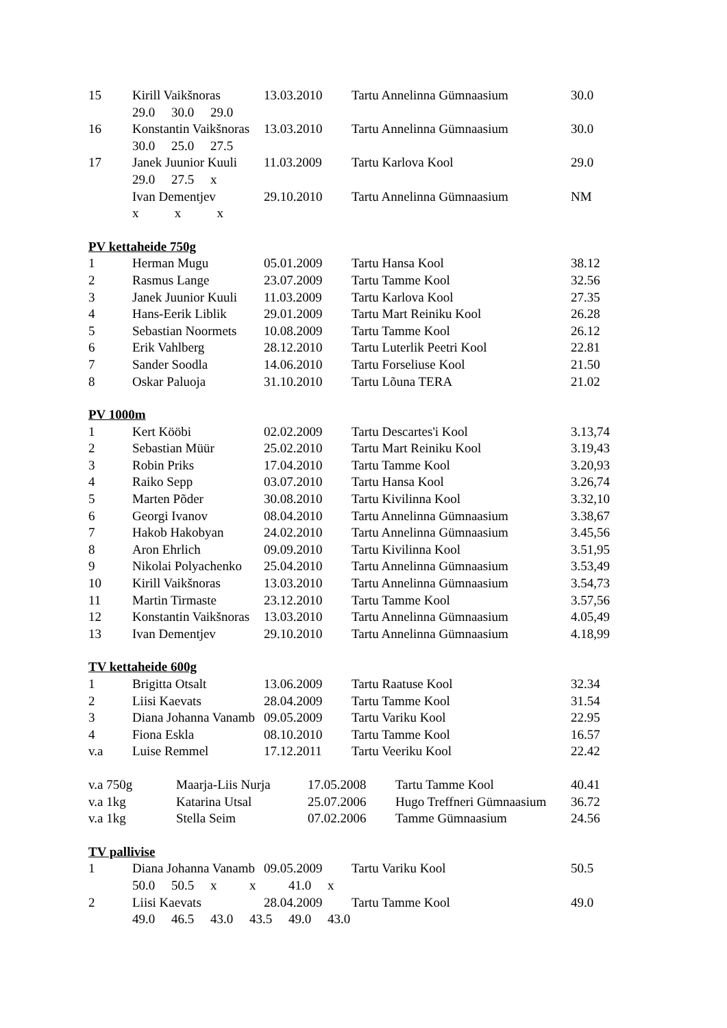| 15 | Kirill Vaikšnoras | 13.03.2010 | Tartu Annelinna Gümnaasium | 30.0 |
| | 29.0 30.0 29.0 | | | |
| 16 | Konstantin Vaikšnoras | 13.03.2010 | Tartu Annelinna Gümnaasium | 30.0 |
| | 30.0 25.0 27.5 | | | |
| 17 | Janek Juunior Kuuli | 11.03.2009 | Tartu Karlova Kool | 29.0 |
| | 29.0 27.5 x | | | |
| | Ivan Dementjev | 29.10.2010 | Tartu Annelinna Gümnaasium | NM |
| | x x x | | | |
PV kettaheide 750g
| 1 | Herman Mugu | 05.01.2009 | Tartu Hansa Kool | 38.12 |
| 2 | Rasmus Lange | 23.07.2009 | Tartu Tamme Kool | 32.56 |
| 3 | Janek Juunior Kuuli | 11.03.2009 | Tartu Karlova Kool | 27.35 |
| 4 | Hans-Eerik Liblik | 29.01.2009 | Tartu Mart Reiniku Kool | 26.28 |
| 5 | Sebastian Noormets | 10.08.2009 | Tartu Tamme Kool | 26.12 |
| 6 | Erik Vahlberg | 28.12.2010 | Tartu Luterlik Peetri Kool | 22.81 |
| 7 | Sander Soodla | 14.06.2010 | Tartu Forseliuse Kool | 21.50 |
| 8 | Oskar Paluoja | 31.10.2010 | Tartu Lõuna TERA | 21.02 |
PV 1000m
| 1 | Kert Kööbi | 02.02.2009 | Tartu Descartes'i Kool | 3.13,74 |
| 2 | Sebastian Müür | 25.02.2010 | Tartu Mart Reiniku Kool | 3.19,43 |
| 3 | Robin Priks | 17.04.2010 | Tartu Tamme Kool | 3.20,93 |
| 4 | Raiko Sepp | 03.07.2010 | Tartu Hansa Kool | 3.26,74 |
| 5 | Marten Põder | 30.08.2010 | Tartu Kivilinna Kool | 3.32,10 |
| 6 | Georgi Ivanov | 08.04.2010 | Tartu Annelinna Gümnaasium | 3.38,67 |
| 7 | Hakob Hakobyan | 24.02.2010 | Tartu Annelinna Gümnaasium | 3.45,56 |
| 8 | Aron Ehrlich | 09.09.2010 | Tartu Kivilinna Kool | 3.51,95 |
| 9 | Nikolai Polyachenko | 25.04.2010 | Tartu Annelinna Gümnaasium | 3.53,49 |
| 10 | Kirill Vaikšnoras | 13.03.2010 | Tartu Annelinna Gümnaasium | 3.54,73 |
| 11 | Martin Tirmaste | 23.12.2010 | Tartu Tamme Kool | 3.57,56 |
| 12 | Konstantin Vaikšnoras | 13.03.2010 | Tartu Annelinna Gümnaasium | 4.05,49 |
| 13 | Ivan Dementjev | 29.10.2010 | Tartu Annelinna Gümnaasium | 4.18,99 |
TV kettaheide 600g
| 1 | Brigitta Otsalt | 13.06.2009 | Tartu Raatuse Kool | 32.34 |
| 2 | Liisi Kaevats | 28.04.2009 | Tartu Tamme Kool | 31.54 |
| 3 | Diana Johanna Vanamb | 09.05.2009 | Tartu Variku Kool | 22.95 |
| 4 | Fiona Eskla | 08.10.2010 | Tartu Tamme Kool | 16.57 |
| v.a | Luise Remmel | 17.12.2011 | Tartu Veeriku Kool | 22.42 |
| v.a 750g | Maarja-Liis Nurja | 17.05.2008 | Tartu Tamme Kool | 40.41 |
| v.a 1kg | Katarina Utsal | 25.07.2006 | Hugo Treffneri Gümnaasium | 36.72 |
| v.a 1kg | Stella Seim | 07.02.2006 | Tamme Gümnaasium | 24.56 |
TV pallivise
| 1 | Diana Johanna Vanamb | 09.05.2009 | Tartu Variku Kool | 50.5 |
| | 50.0 50.5 x x 41.0 x | | | |
| 2 | Liisi Kaevats | 28.04.2009 | Tartu Tamme Kool | 49.0 |
| | 49.0 46.5 43.0 43.5 49.0 43.0 | | | |